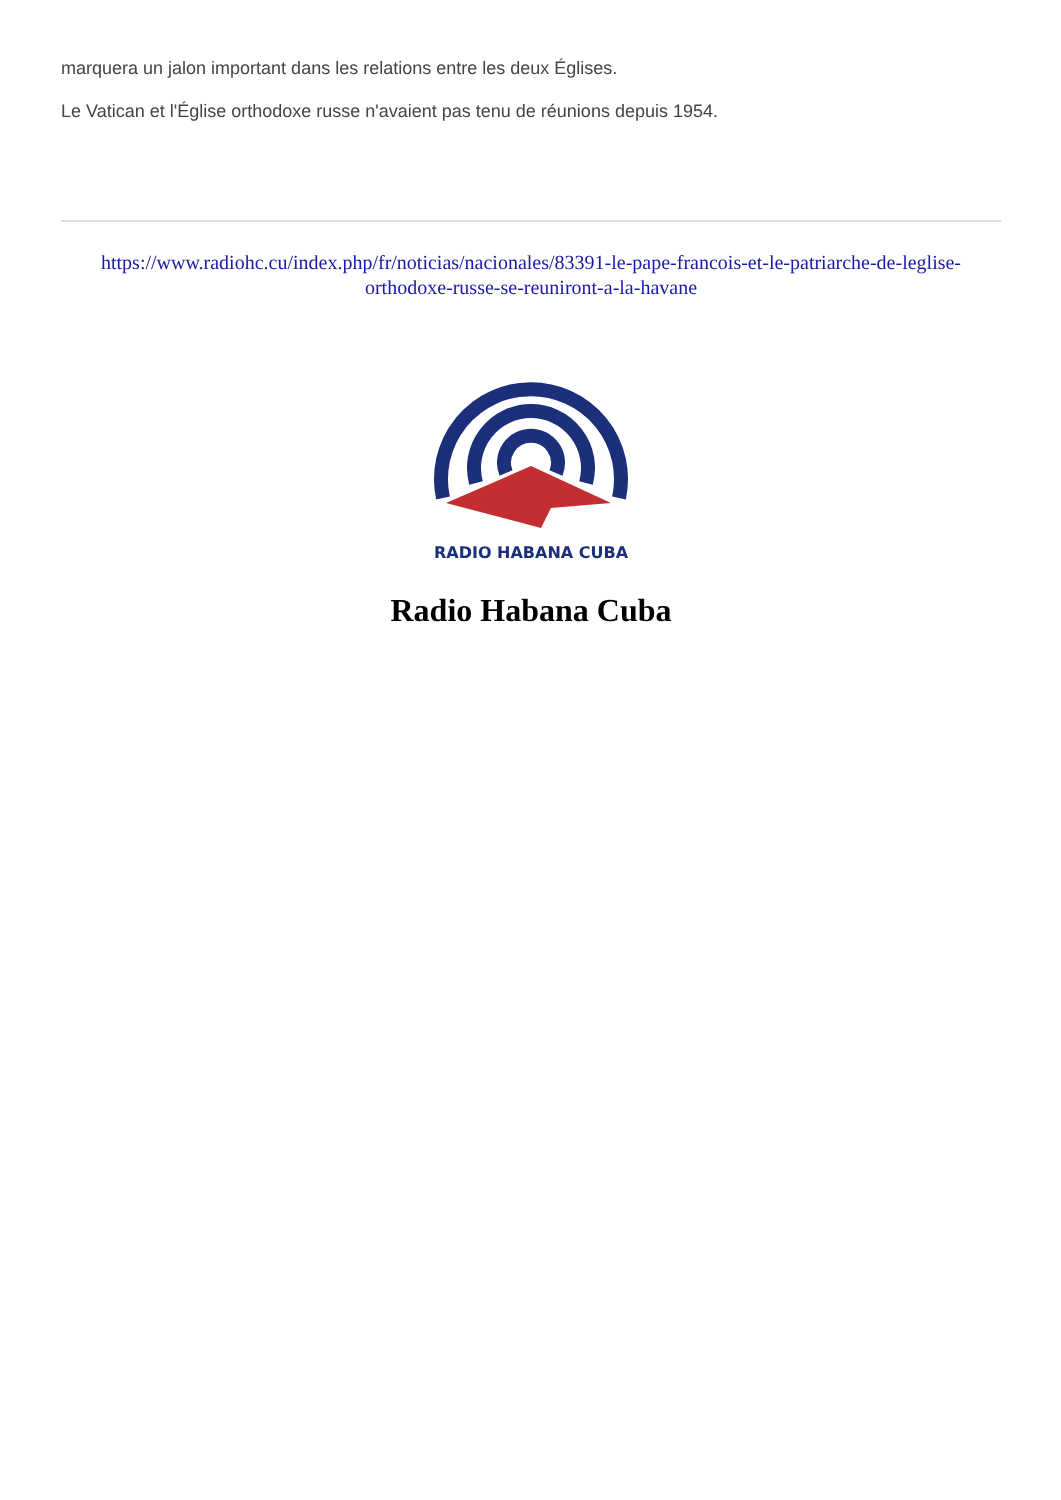marquera un jalon important dans les relations entre les deux Églises.
Le Vatican et l'Église orthodoxe russe n'avaient pas tenu de réunions depuis 1954.
https://www.radiohc.cu/index.php/fr/noticias/nacionales/83391-le-pape-francois-et-le-patriarche-de-leglise-orthodoxe-russe-se-reuniront-a-la-havane
RADIO HABANA CUBA
Radio Habana Cuba